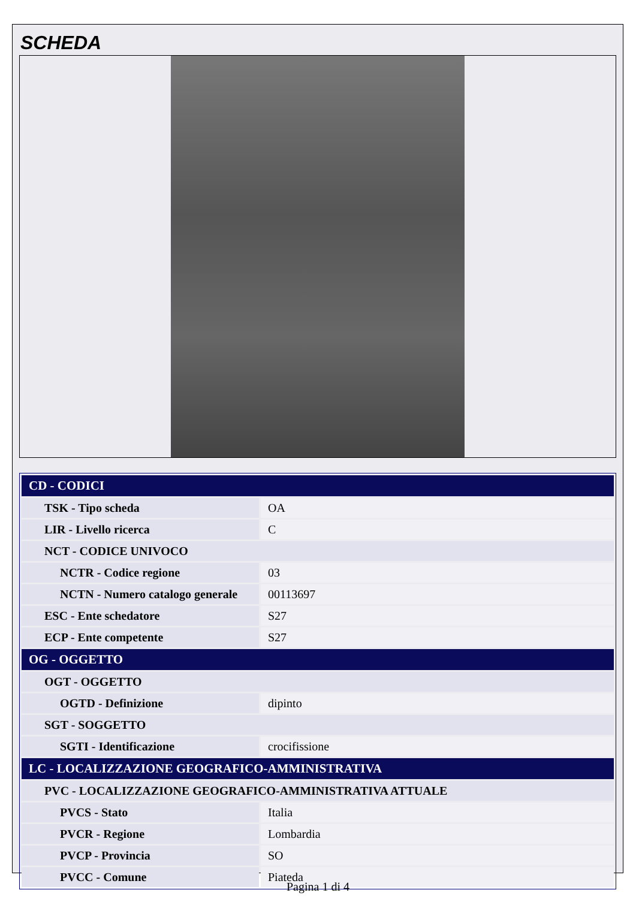SCHEDA
| CD - CODICI | |
| TSK - Tipo scheda | OA |
| LIR - Livello ricerca | C |
| NCT - CODICE UNIVOCO | |
| NCTR - Codice regione | 03 |
| NCTN - Numero catalogo generale | 00113697 |
| ESC - Ente schedatore | S27 |
| ECP - Ente competente | S27 |
| OG - OGGETTO | |
| OGT - OGGETTO | |
| OGTD - Definizione | dipinto |
| SGT - SOGGETTO | |
| SGTI - Identificazione | crocifissione |
| LC - LOCALIZZAZIONE GEOGRAFICO-AMMINISTRATIVA | |
| PVC - LOCALIZZAZIONE GEOGRAFICO-AMMINISTRATIVA ATTUALE | |
| PVCS - Stato | Italia |
| PVCR - Regione | Lombardia |
| PVCP - Provincia | SO |
| PVCC - Comune | Piateda |
Pagina 1 di 4